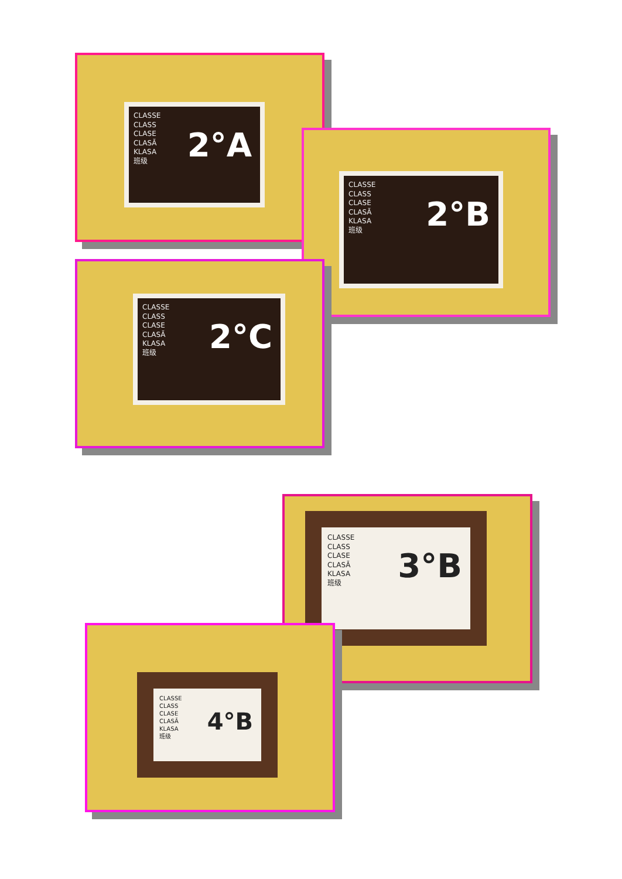CLASSE
CLASS
CLASE
CLASĂ
KLASA
班级
2°A
CLASSE
CLASS
CLASE
CLASĂ
KLASA
班级
2°B
CLASSE
CLASS
CLASE
CLASĂ
KLASA
班级
2°C
CLASSE
CLASS
CLASE
CLASĂ
KLASA
班级
3°B
CLASSE
CLASS
CLASE
CLASĂ
KLASA
班级
4°B